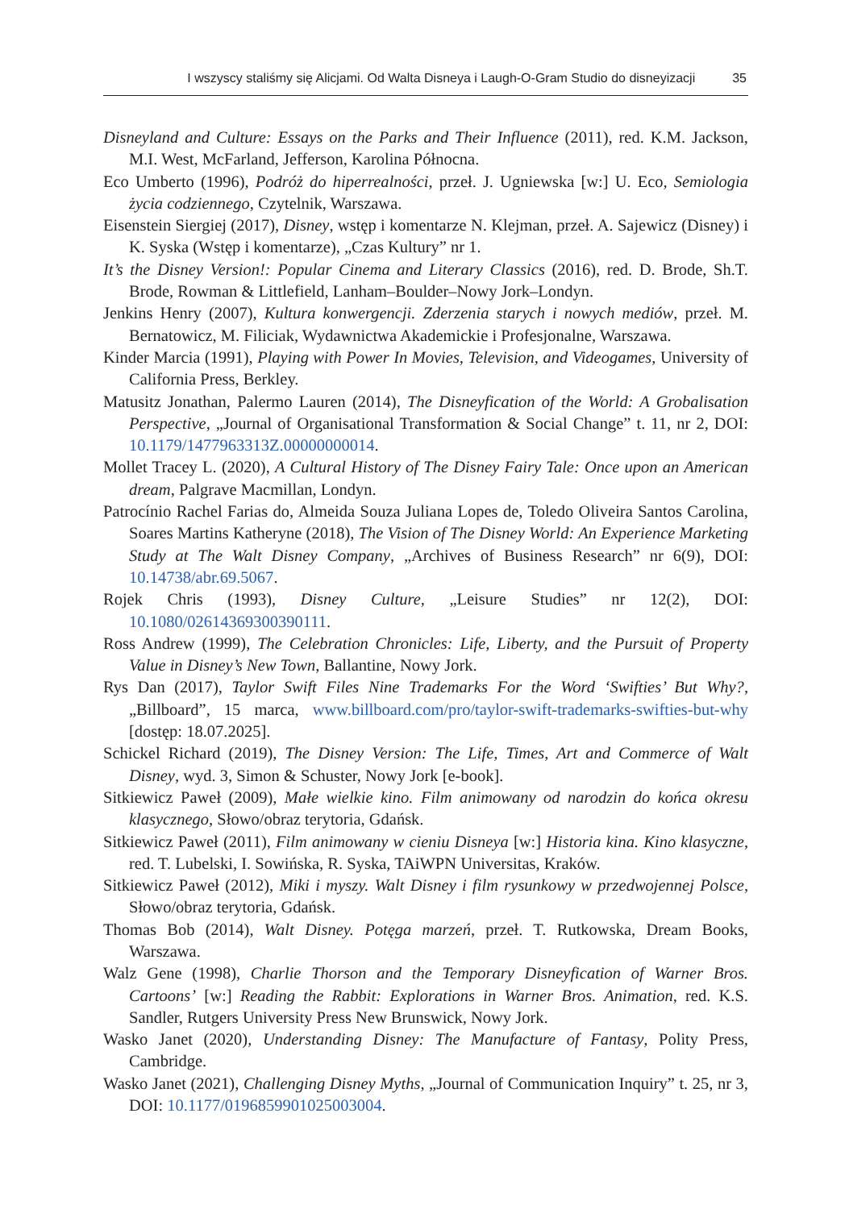I wszyscy staliśmy się Alicjami. Od Walta Disneya i Laugh-O-Gram Studio do disneyizacji 35
Disneyland and Culture: Essays on the Parks and Their Influence (2011), red. K.M. Jackson, M.I. West, McFarland, Jefferson, Karolina Północna.
Eco Umberto (1996), Podróż do hiperrealności, przeł. J. Ugniewska [w:] U. Eco, Semiologia życia codziennego, Czytelnik, Warszawa.
Eisenstein Siergiej (2017), Disney, wstęp i komentarze N. Klejman, przeł. A. Sajewicz (Disney) i K. Syska (Wstęp i komentarze), „Czas Kultury” nr 1.
It’s the Disney Version!: Popular Cinema and Literary Classics (2016), red. D. Brode, Sh.T. Brode, Rowman & Littlefield, Lanham–Boulder–Nowy Jork–Londyn.
Jenkins Henry (2007), Kultura konwergencji. Zderzenia starych i nowych mediów, przeł. M. Bernatowicz, M. Filiciak, Wydawnictwa Akademickie i Profesjonalne, Warszawa.
Kinder Marcia (1991), Playing with Power In Movies, Television, and Videogames, University of California Press, Berkley.
Matusitz Jonathan, Palermo Lauren (2014), The Disneyfication of the World: A Grobalisation Perspective, „Journal of Organisational Transformation & Social Change” t. 11, nr 2, DOI: 10.1179/1477963313Z.00000000014.
Mollet Tracey L. (2020), A Cultural History of The Disney Fairy Tale: Once upon an American dream, Palgrave Macmillan, Londyn.
Patrocínio Rachel Farias do, Almeida Souza Juliana Lopes de, Toledo Oliveira Santos Carolina, Soares Martins Katheryne (2018), The Vision of The Disney World: An Experience Marketing Study at The Walt Disney Company, „Archives of Business Research” nr 6(9), DOI: 10.14738/abr.69.5067.
Rojek Chris (1993), Disney Culture, „Leisure Studies” nr 12(2), DOI: 10.1080/02614369300390111.
Ross Andrew (1999), The Celebration Chronicles: Life, Liberty, and the Pursuit of Property Value in Disney’s New Town, Ballantine, Nowy Jork.
Rys Dan (2017), Taylor Swift Files Nine Trademarks For the Word ‘Swifties’ But Why?, „Billboard”, 15 marca, www.billboard.com/pro/taylor-swift-trademarks-swifties-but-why [dostęp: 18.07.2025].
Schickel Richard (2019), The Disney Version: The Life, Times, Art and Commerce of Walt Disney, wyd. 3, Simon & Schuster, Nowy Jork [e-book].
Sitkiewicz Paweł (2009), Małe wielkie kino. Film animowany od narodzin do końca okresu klasycznego, Słowo/obraz terytoria, Gdańsk.
Sitkiewicz Paweł (2011), Film animowany w cieniu Disneya [w:] Historia kina. Kino klasyczne, red. T. Lubelski, I. Sowińska, R. Syska, TAiWPN Universitas, Kraków.
Sitkiewicz Paweł (2012), Miki i myszy. Walt Disney i film rysunkowy w przedwojennej Polsce, Słowo/obraz terytoria, Gdańsk.
Thomas Bob (2014), Walt Disney. Potęga marzeń, przeł. T. Rutkowska, Dream Books, Warszawa.
Walz Gene (1998), Charlie Thorson and the Temporary Disneyfication of Warner Bros. Cartoons’ [w:] Reading the Rabbit: Explorations in Warner Bros. Animation, red. K.S. Sandler, Rutgers University Press New Brunswick, Nowy Jork.
Wasko Janet (2020), Understanding Disney: The Manufacture of Fantasy, Polity Press, Cambridge.
Wasko Janet (2021), Challenging Disney Myths, „Journal of Communication Inquiry” t. 25, nr 3, DOI: 10.1177/0196859901025003004.